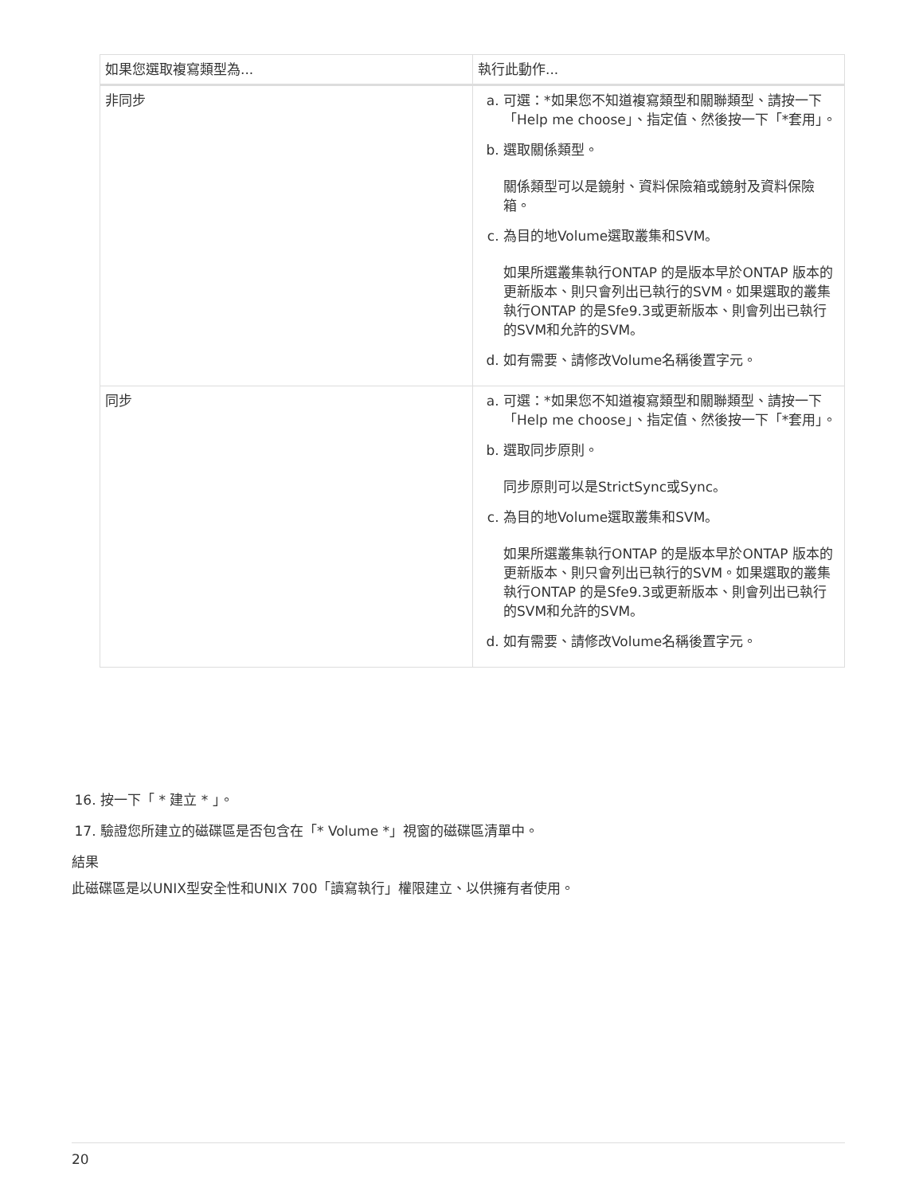| 如果您選取複寫類型為... | 執行此動作... |
| --- | --- |
| 非同步 | a. 可選：*如果您不知道複寫類型和關聯類型、請按一下「Help me choose」、指定值、然後按一下「*套用」。 b. 選取關係類型。 關係類型可以是鏡射、資料保險箱或鏡射及資料保險箱。 c. 為目的地Volume選取叢集和SVM。 如果所選叢集執行ONTAP 的是版本早於ONTAP 版本的更新版本、則只會列出已執行的SVM。如果選取的叢集執行ONTAP 的是Sfe9.3或更新版本、則會列出已執行的SVM和允許的SVM。 d. 如有需要、請修改Volume名稱後置字元。 |
| 同步 | a. 可選：*如果您不知道複寫類型和關聯類型、請按一下「Help me choose」、指定值、然後按一下「*套用」。 b. 選取同步原則。 同步原則可以是StrictSync或Sync。 c. 為目的地Volume選取叢集和SVM。 如果所選叢集執行ONTAP 的是版本早於ONTAP 版本的更新版本、則只會列出已執行的SVM。如果選取的叢集執行ONTAP 的是Sfe9.3或更新版本、則會列出已執行的SVM和允許的SVM。 d. 如有需要、請修改Volume名稱後置字元。 |
16. 按一下「 * 建立 * 」。
17. 驗證您所建立的磁碟區是否包含在「* Volume *」視窗的磁碟區清單中。
結果
此磁碟區是以UNIX型安全性和UNIX 700「讀寫執行」權限建立、以供擁有者使用。
20